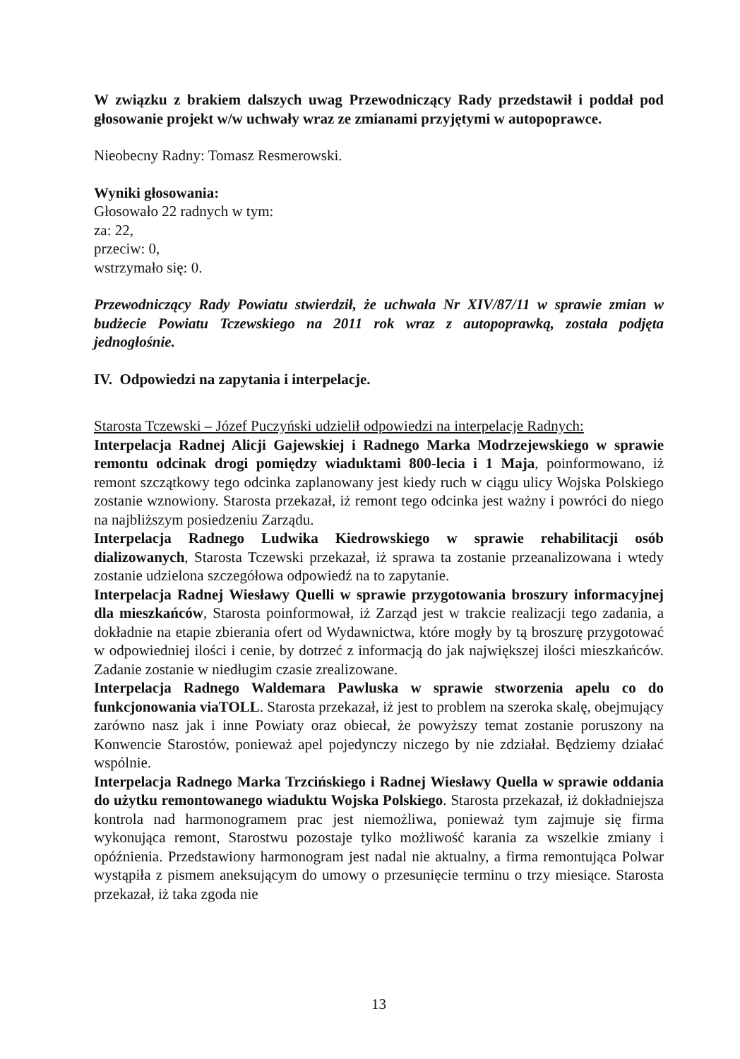W związku z brakiem dalszych uwag Przewodniczący Rady przedstawił i poddał pod głosowanie projekt w/w uchwały wraz ze zmianami przyjętymi w autopoprawce.
Nieobecny Radny: Tomasz Resmerowski.
Wyniki głosowania:
Głosowało 22 radnych w tym:
za: 22,
przeciw: 0,
wstrzymało się: 0.
Przewodniczący Rady Powiatu stwierdził, że uchwała Nr XIV/87/11 w sprawie zmian w budżecie Powiatu Tczewskiego na 2011 rok wraz z autopoprawką, została podjęta jednogłośnie.
IV. Odpowiedzi na zapytania i interpelacje.
Starosta Tczewski – Józef Puczyński udzielił odpowiedzi na interpelacje Radnych:
Interpelacja Radnej Alicji Gajewskiej i Radnego Marka Modrzejewskiego w sprawie remontu odcinak drogi pomiędzy wiaduktami 800-lecia i 1 Maja, poinformowano, iż remont szczątkowy tego odcinka zaplanowany jest kiedy ruch w ciągu ulicy Wojska Polskiego zostanie wznowiony. Starosta przekazał, iż remont tego odcinka jest ważny i powróci do niego na najbliższym posiedzeniu Zarządu.
Interpelacja Radnego Ludwika Kiedrowskiego w sprawie rehabilitacji osób dializowanych, Starosta Tczewski przekazał, iż sprawa ta zostanie przeanalizowana i wtedy zostanie udzielona szczegółowa odpowiedź na to zapytanie.
Interpelacja Radnej Wiesławy Quelli w sprawie przygotowania broszury informacyjnej dla mieszkańców, Starosta poinformował, iż Zarząd jest w trakcie realizacji tego zadania, a dokładnie na etapie zbierania ofert od Wydawnictwa, które mogły by tą broszurę przygotować w odpowiedniej ilości i cenie, by dotrzeć z informacją do jak największej ilości mieszkańców. Zadanie zostanie w niedługim czasie zrealizowane.
Interpelacja Radnego Waldemara Pawluska w sprawie stworzenia apelu co do funkcjonowania viaTOLL. Starosta przekazał, iż jest to problem na szeroka skalę, obejmujący zarówno nasz jak i inne Powiaty oraz obiecał, że powyższy temat zostanie poruszony na Konwencie Starostów, ponieważ apel pojedynczy niczego by nie zdziałał. Będziemy działać wspólnie.
Interpelacja Radnego Marka Trzcińskiego i Radnej Wiesławy Quella w sprawie oddania do użytku remontowanego wiaduktu Wojska Polskiego. Starosta przekazał, iż dokładniejsza kontrola nad harmonogramem prac jest niemożliwa, ponieważ tym zajmuje się firma wykonująca remont, Starostwu pozostaje tylko możliwość karania za wszelkie zmiany i opóźnienia. Przedstawiony harmonogram jest nadal nie aktualny, a firma remontująca Polwar wystąpiła z pismem aneksującym do umowy o przesunięcie terminu o trzy miesiące. Starosta przekazał, iż taka zgoda nie
13